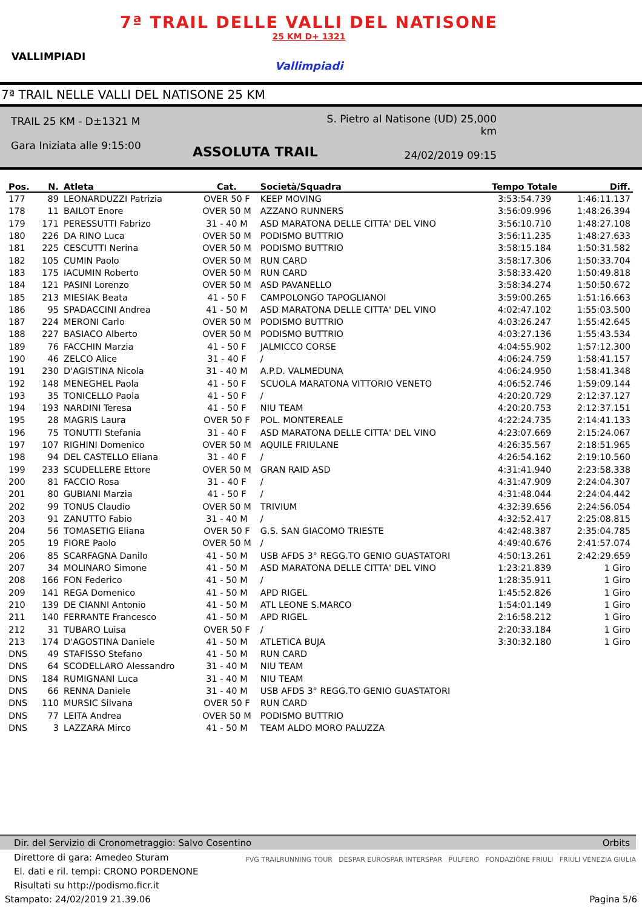VALLIMPIADI
7ª TRAIL DELLE VALLI DEL NATISONE
25 KM D+ 1321
Vallimpiadi
7ª TRAIL NELLE VALLI DEL NATISONE 25 KM
TRAIL 25 KM - D±1321 M
Gara Iniziata alle 9:15:00
S. Pietro al Natisone (UD) 25,000 km
24/02/2019 09:15
ASSOLUTA TRAIL
| Pos. | N. | Atleta | Cat. | Società/Squadra | Tempo Totale | Diff. |
| --- | --- | --- | --- | --- | --- | --- |
| 177 | 89 | LEONARDUZZI Patrizia | OVER 50 F | KEEP MOVING | 3:53:54.739 | 1:46:11.137 |
| 178 | 11 | BAILOT Enore | OVER 50 M | AZZANO RUNNERS | 3:56:09.996 | 1:48:26.394 |
| 179 | 171 | PERESSUTTI Fabrizo | 31 - 40 M | ASD MARATONA DELLE CITTA' DEL VINO | 3:56:10.710 | 1:48:27.108 |
| 180 | 226 | DA RINO Luca | OVER 50 M | PODISMO BUTTRIO | 3:56:11.235 | 1:48:27.633 |
| 181 | 225 | CESCUTTI Nerina | OVER 50 M | PODISMO BUTTRIO | 3:58:15.184 | 1:50:31.582 |
| 182 | 105 | CUMIN Paolo | OVER 50 M | RUN CARD | 3:58:17.306 | 1:50:33.704 |
| 183 | 175 | IACUMIN Roberto | OVER 50 M | RUN CARD | 3:58:33.420 | 1:50:49.818 |
| 184 | 121 | PASINI Lorenzo | OVER 50 M | ASD PAVANELLO | 3:58:34.274 | 1:50:50.672 |
| 185 | 213 | MIESIAK Beata | 41 - 50 F | CAMPOLONGO TAPOGLIANOI | 3:59:00.265 | 1:51:16.663 |
| 186 | 95 | SPADACCINI Andrea | 41 - 50 M | ASD MARATONA DELLE CITTA' DEL VINO | 4:02:47.102 | 1:55:03.500 |
| 187 | 224 | MERONI Carlo | OVER 50 M | PODISMO BUTTRIO | 4:03:26.247 | 1:55:42.645 |
| 188 | 227 | BASIACO Alberto | OVER 50 M | PODISMO BUTTRIO | 4:03:27.136 | 1:55:43.534 |
| 189 | 76 | FACCHIN Marzia | 41 - 50 F | JALMICCO CORSE | 4:04:55.902 | 1:57:12.300 |
| 190 | 46 | ZELCO Alice | 31 - 40 F | / | 4:06:24.759 | 1:58:41.157 |
| 191 | 230 | D'AGISTINA Nicola | 31 - 40 M | A.P.D. VALMEDUNA | 4:06:24.950 | 1:58:41.348 |
| 192 | 148 | MENEGHEL Paola | 41 - 50 F | SCUOLA MARATONA VITTORIO VENETO | 4:06:52.746 | 1:59:09.144 |
| 193 | 35 | TONICELLO Paola | 41 - 50 F | / | 4:20:20.729 | 2:12:37.127 |
| 194 | 193 | NARDINI Teresa | 41 - 50 F | NIU TEAM | 4:20:20.753 | 2:12:37.151 |
| 195 | 28 | MAGRIS Laura | OVER 50 F | POL. MONTEREALE | 4:22:24.735 | 2:14:41.133 |
| 196 | 75 | TONUTTI Stefania | 31 - 40 F | ASD MARATONA DELLE CITTA' DEL VINO | 4:23:07.669 | 2:15:24.067 |
| 197 | 107 | RIGHINI Domenico | OVER 50 M | AQUILE FRIULANE | 4:26:35.567 | 2:18:51.965 |
| 198 | 94 | DEL CASTELLO Eliana | 31 - 40 F | / | 4:26:54.162 | 2:19:10.560 |
| 199 | 233 | SCUDELLERE Ettore | OVER 50 M | GRAN RAID ASD | 4:31:41.940 | 2:23:58.338 |
| 200 | 81 | FACCIO Rosa | 31 - 40 F | / | 4:31:47.909 | 2:24:04.307 |
| 201 | 80 | GUBIANI Marzia | 41 - 50 F | / | 4:31:48.044 | 2:24:04.442 |
| 202 | 99 | TONUS Claudio | OVER 50 M | TRIVIUM | 4:32:39.656 | 2:24:56.054 |
| 203 | 91 | ZANUTTO Fabio | 31 - 40 M | / | 4:32:52.417 | 2:25:08.815 |
| 204 | 56 | TOMASETIG Eliana | OVER 50 F | G.S. SAN GIACOMO TRIESTE | 4:42:48.387 | 2:35:04.785 |
| 205 | 19 | FIORE Paolo | OVER 50 M | / | 4:49:40.676 | 2:41:57.074 |
| 206 | 85 | SCARFAGNA Danilo | 41 - 50 M | USB AFDS 3° REGG.TO GENIO GUASTATORI | 4:50:13.261 | 2:42:29.659 |
| 207 | 34 | MOLINARO Simone | 41 - 50 M | ASD MARATONA DELLE CITTA' DEL VINO | 1:23:21.839 | 1 Giro |
| 208 | 166 | FON Federico | 41 - 50 M | / | 1:28:35.911 | 1 Giro |
| 209 | 141 | REGA Domenico | 41 - 50 M | APD RIGEL | 1:45:52.826 | 1 Giro |
| 210 | 139 | DE CIANNI Antonio | 41 - 50 M | ATL LEONE S.MARCO | 1:54:01.149 | 1 Giro |
| 211 | 140 | FERRANTE Francesco | 41 - 50 M | APD RIGEL | 2:16:58.212 | 1 Giro |
| 212 | 31 | TUBARO Luisa | OVER 50 F | / | 2:20:33.184 | 1 Giro |
| 213 | 174 | D'AGOSTINA Daniele | 41 - 50 M | ATLETICA BUJA | 3:30:32.180 | 1 Giro |
| DNS | 49 | STAFISSO Stefano | 41 - 50 M | RUN CARD | | |
| DNS | 64 | SCODELLARO Alessandro | 31 - 40 M | NIU TEAM | | |
| DNS | 184 | RUMIGNANI Luca | 31 - 40 M | NIU TEAM | | |
| DNS | 66 | RENNA Daniele | 31 - 40 M | USB AFDS 3° REGG.TO GENIO GUASTATORI | | |
| DNS | 110 | MURSIC Silvana | OVER 50 F | RUN CARD | | |
| DNS | 77 | LEITA Andrea | OVER 50 M | PODISMO BUTTRIO | | |
| DNS | 3 | LAZZARA Mirco | 41 - 50 M | TEAM ALDO MORO PALUZZA | | |
Dir. del Servizio di Cronometraggio: Salvo Cosentino Orbits
Direttore di gara: Amedeo Sturam
El. dati e ril. tempi: CRONO PORDENONE
Risultati su http://podismo.ficr.it
FVG TRAILRUNNING TOUR DESPAR EUROSPAR INTERSPAR PULFERO FONDAZIONE FRIULI FRIULI VENEZIA GIULIA
Stampato: 24/02/2019 21.39.06 Pagina 5/6